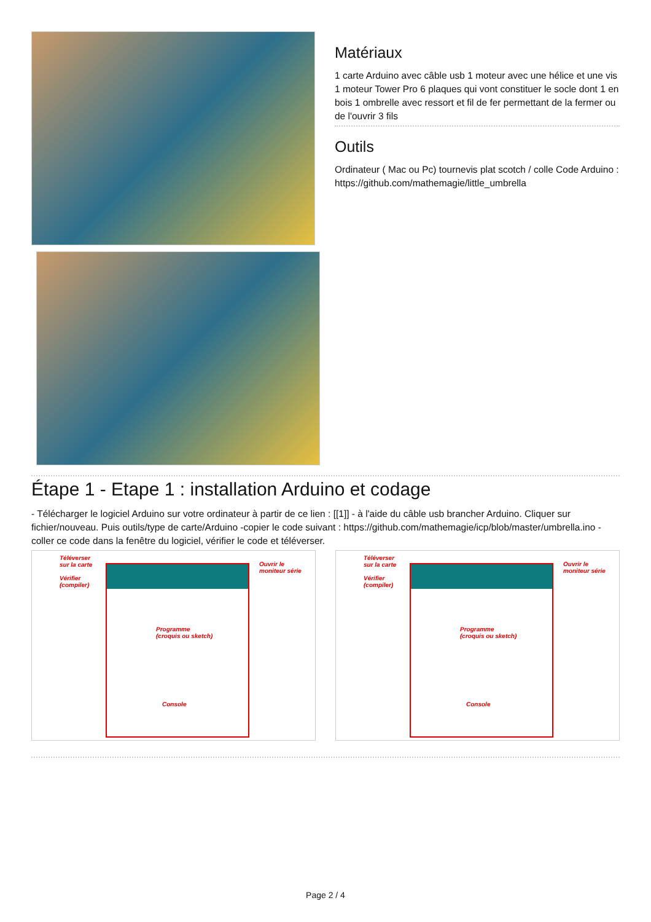Matériaux
1 carte Arduino avec câble usb 1 moteur avec une hélice et une vis 1 moteur Tower Pro 6 plaques qui vont constituer le socle dont 1 en bois 1 ombrelle avec ressort et fil de fer permettant de la fermer ou de l'ouvrir 3 fils
Outils
Ordinateur ( Mac ou Pc) tournevis plat scotch / colle Code Arduino : https://github.com/mathemagie/little_umbrella
Étape 1 - Etape 1 : installation Arduino et codage
- Télécharger le logiciel Arduino sur votre ordinateur à partir de ce lien : [[1]] - à l'aide du câble usb brancher Arduino. Cliquer sur fichier/nouveau. Puis outils/type de carte/Arduino -copier le code suivant : https://github.com/mathemagie/icp/blob/master/umbrella.ino - coller ce code dans la fenêtre du logiciel, vérifier le code et téléverser.
Téléverser
sur la carte
Vérifier
(compiler)
Programme
(croquis ou sketch)
Console
Ouvrir le
moniteur série
Téléverser
sur la carte
Vérifier
(compiler)
Programme
(croquis ou sketch)
Console
Ouvrir le
moniteur série
Page 2 / 4